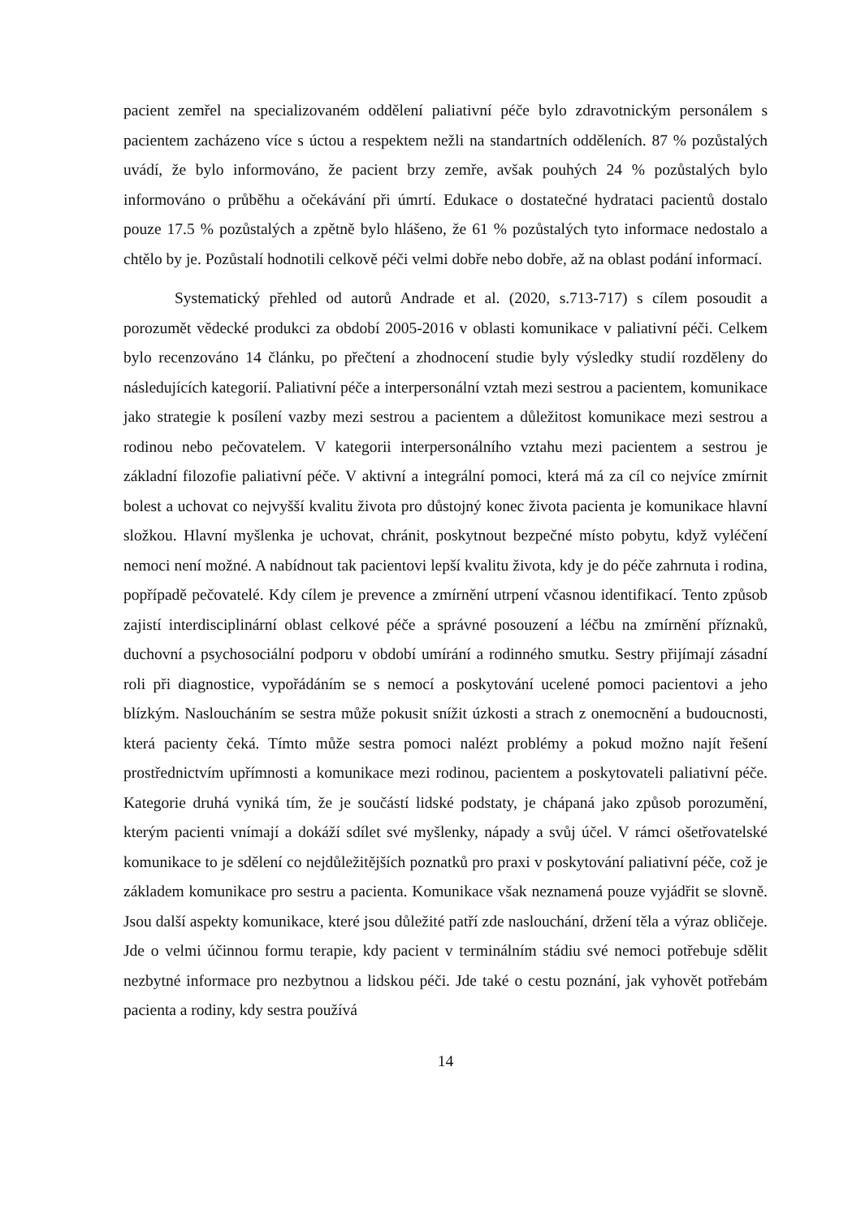pacient zemřel na specializovaném oddělení paliativní péče bylo zdravotnickým personálem s pacientem zacházeno více s úctou a respektem nežli na standartních odděleních. 87 % pozůstalých uvádí, že bylo informováno, že pacient brzy zemře, avšak pouhých 24 % pozůstalých bylo informováno o průběhu a očekávání při úmrtí. Edukace o dostatečné hydrataci pacientů dostalo pouze 17.5 % pozůstalých a zpětně bylo hlášeno, že 61 % pozůstalých tyto informace nedostalo a chtělo by je. Pozůstalí hodnotili celkově péči velmi dobře nebo dobře, až na oblast podání informací.
Systematický přehled od autorů Andrade et al. (2020, s.713-717) s cílem posoudit a porozumět vědecké produkci za období 2005-2016 v oblasti komunikace v paliativní péči. Celkem bylo recenzováno 14 článku, po přečtení a zhodnocení studie byly výsledky studií rozděleny do následujících kategorií. Paliativní péče a interpersonální vztah mezi sestrou a pacientem, komunikace jako strategie k posílení vazby mezi sestrou a pacientem a důležitost komunikace mezi sestrou a rodinou nebo pečovatelem. V kategorii interpersonálního vztahu mezi pacientem a sestrou je základní filozofie paliativní péče. V aktivní a integrální pomoci, která má za cíl co nejvíce zmírnit bolest a uchovat co nejvyšší kvalitu života pro důstojný konec života pacienta je komunikace hlavní složkou. Hlavní myšlenka je uchovat, chránit, poskytnout bezpečné místo pobytu, když vyléčení nemoci není možné. A nabídnout tak pacientovi lepší kvalitu života, kdy je do péče zahrnuta i rodina, popřípadě pečovatelé. Kdy cílem je prevence a zmírnění utrpení včasnou identifikací. Tento způsob zajistí interdisciplinární oblast celkové péče a správné posouzení a léčbu na zmírnění příznaků, duchovní a psychosociální podporu v období umírání a rodinného smutku. Sestry přijímají zásadní roli při diagnostice, vypořádáním se s nemocí a poskytování ucelené pomoci pacientovi a jeho blízkým. Nasloucháním se sestra může pokusit snížit úzkosti a strach z onemocnění a budoucnosti, která pacienty čeká. Tímto může sestra pomoci nalézt problémy a pokud možno najít řešení prostřednictvím upřímnosti a komunikace mezi rodinou, pacientem a poskytovateli paliativní péče. Kategorie druhá vyniká tím, že je součástí lidské podstaty, je chápaná jako způsob porozumění, kterým pacienti vnímají a dokáží sdílet své myšlenky, nápady a svůj účel. V rámci ošetřovatelské komunikace to je sdělení co nejdůležitějších poznatků pro praxi v poskytování paliativní péče, což je základem komunikace pro sestru a pacienta. Komunikace však neznamená pouze vyjádřit se slovně. Jsou další aspekty komunikace, které jsou důležité patří zde naslouchání, držení těla a výraz obličeje. Jde o velmi účinnou formu terapie, kdy pacient v terminálním stádiu své nemoci potřebuje sdělit nezbytné informace pro nezbytnou a lidskou péči. Jde také o cestu poznání, jak vyhovět potřebám pacienta a rodiny, kdy sestra používá
14